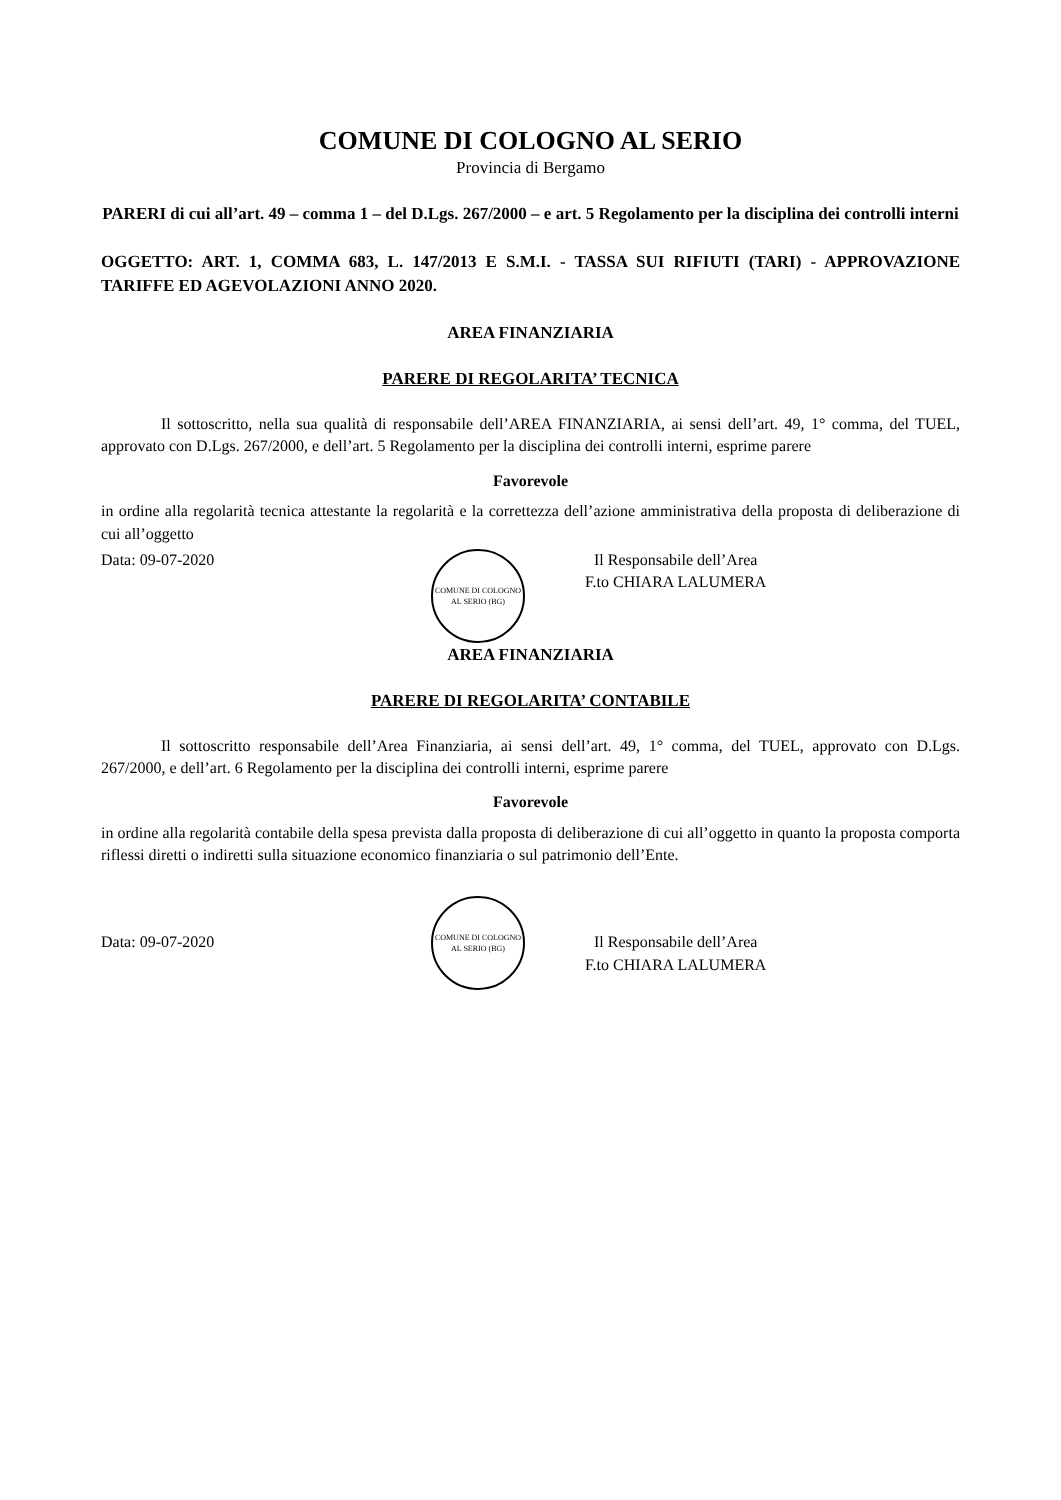COMUNE DI COLOGNO AL SERIO
Provincia di Bergamo
PARERI di cui all’art. 49 – comma 1 – del D.Lgs. 267/2000 – e art. 5 Regolamento per la disciplina dei controlli interni
OGGETTO: ART. 1, COMMA 683, L. 147/2013 E S.M.I. - TASSA SUI RIFIUTI (TARI) - APPROVAZIONE TARIFFE ED AGEVOLAZIONI ANNO 2020.
AREA FINANZIARIA
PARERE DI REGOLARITA’ TECNICA
Il sottoscritto, nella sua qualità di responsabile dell’AREA FINANZIARIA, ai sensi dell’art. 49, 1° comma, del TUEL, approvato con D.Lgs. 267/2000, e dell’art. 5 Regolamento per la disciplina dei controlli interni, esprime parere
Favorevole
in ordine alla regolarità tecnica attestante la regolarità e la correttezza dell’azione amministrativa della proposta di deliberazione di cui all’oggetto
Data: 09-07-2020
COMUNE DI COLOGNO AL SERIO (BG)
Il Responsabile dell’Area
F.to CHIARA LALUMERA
AREA FINANZIARIA
PARERE DI REGOLARITA’ CONTABILE
Il sottoscritto responsabile dell’Area Finanziaria, ai sensi dell’art. 49, 1° comma, del TUEL, approvato con D.Lgs. 267/2000, e dell’art. 6 Regolamento per la disciplina dei controlli interni, esprime parere
Favorevole
in ordine alla regolarità contabile della spesa prevista dalla proposta di deliberazione di cui all’oggetto in quanto la proposta comporta riflessi diretti o indiretti sulla situazione economico finanziaria o sul patrimonio dell’Ente.
Data: 09-07-2020
COMUNE DI COLOGNO AL SERIO (BG)
Il Responsabile dell’Area
F.to CHIARA LALUMERA